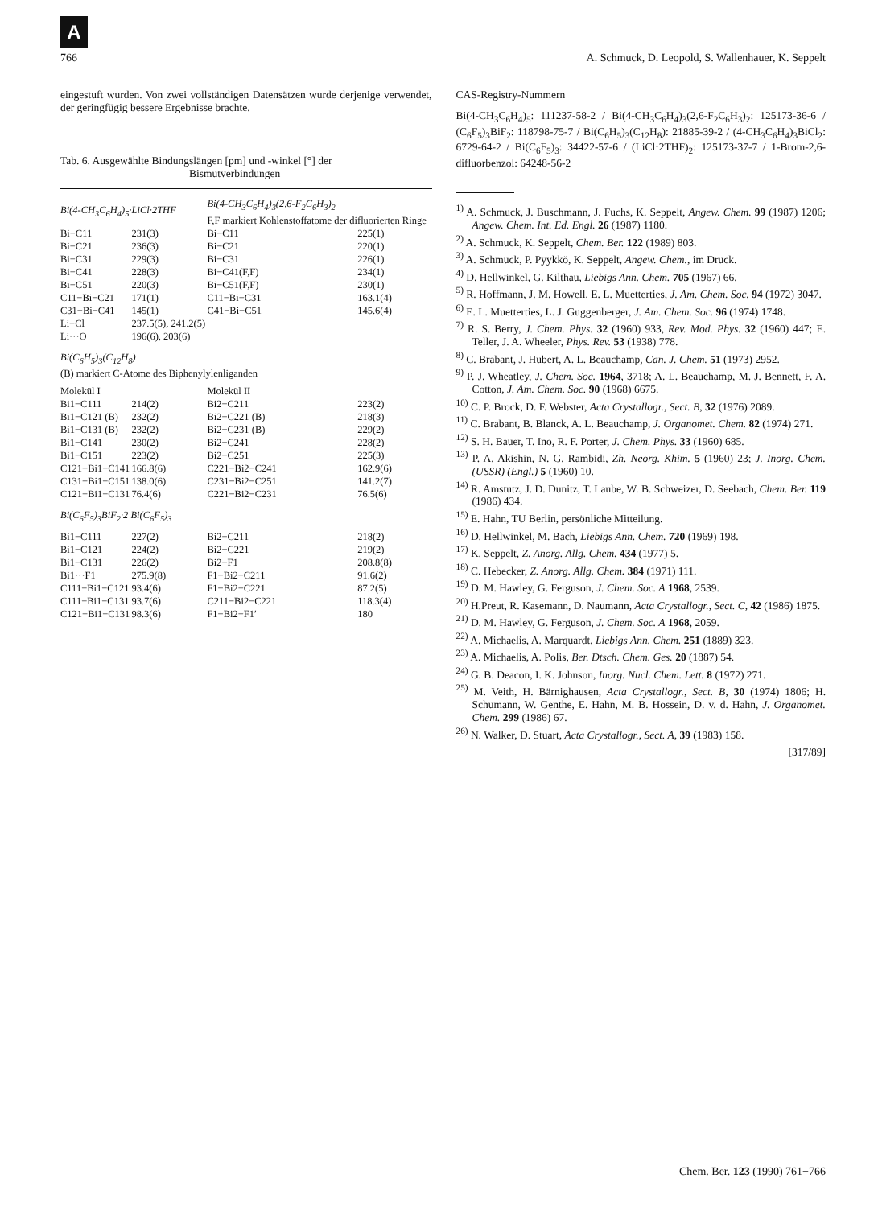A
766 A. Schmuck, D. Leopold, S. Wallenhauer, K. Seppelt
eingestuft wurden. Von zwei vollständigen Datensätzen wurde derjenige verwendet, der geringfügig bessere Ergebnisse brachte.
Tab. 6. Ausgewählte Bindungslängen [pm] und -winkel [°] der
Bismutverbindungen
| Bi(4-CH<sub>3</sub>C<sub>6</sub>H<sub>4</sub>)<sub>5</sub>·LiCl·2THF | | Bi(4-CH<sub>3</sub>C<sub>6</sub>H<sub>4</sub>)<sub>3</sub>(2,6-F<sub>2</sub>C<sub>6</sub>H<sub>3</sub>)<sub>2</sub> F,F markiert Kohlenstoffatome der difluorierten Ringe | |
| Bi−C11 | 231(3) | Bi−C11 | 225(1) |
| Bi−C21 | 236(3) | Bi−C21 | 220(1) |
| Bi−C31 | 229(3) | Bi−C31 | 226(1) |
| Bi−C41 | 228(3) | Bi−C41(F,F) | 234(1) |
| Bi−C51 | 220(3) | Bi−C51(F,F) | 230(1) |
| C11−Bi−C21 | 171(1) | C11−Bi−C31 | 163.1(4) |
| C31−Bi−C41 | 145(1) | C41−Bi−C51 | 145.6(4) |
| Li−Cl | 237.5(5), 241.2(5) | | |
| Li···O | 196(6), 203(6) | | |
| Bi(C<sub>6</sub>H<sub>5</sub>)<sub>3</sub>(C<sub>12</sub>H<sub>8</sub>) (B) markiert C-Atome des Biphenylylenliganden | | | |
| Molekül I | | Molekül II | |
| Bi1−C111 | 214(2) | Bi2−C211 | 223(2) |
| Bi1−C121 (B) | 232(2) | Bi2−C221 (B) | 218(3) |
| Bi1−C131 (B) | 232(2) | Bi2−C231 (B) | 229(2) |
| Bi1−C141 | 230(2) | Bi2−C241 | 228(2) |
| Bi1−C151 | 223(2) | Bi2−C251 | 225(3) |
| C121−Bi1−C141 | 166.8(6) | C221−Bi2−C241 | 162.9(6) |
| C131−Bi1−C151 | 138.0(6) | C231−Bi2−C251 | 141.2(7) |
| C121−Bi1−C131 | 76.4(6) | C221−Bi2−C231 | 76.5(6) |
| Bi(C<sub>6</sub>F<sub>5</sub>)<sub>3</sub>BiF<sub>2</sub>·2 Bi(C<sub>6</sub>F<sub>5</sub>)<sub>3</sub> | | | |
| Bi1−C111 | 227(2) | Bi2−C211 | 218(2) |
| Bi1−C121 | 224(2) | Bi2−C221 | 219(2) |
| Bi1−C131 | 226(2) | Bi2−F1 | 208.8(8) |
| Bi1···F1 | 275.9(8) | F1−Bi2−C211 | 91.6(2) |
| C111−Bi1−C121 | 93.4(6) | F1−Bi2−C221 | 87.2(5) |
| C111−Bi1−C131 | 93.7(6) | C211−Bi2−C221 | 118.3(4) |
| C121−Bi1−C131 | 98.3(6) | F1−Bi2−F1′ | 180 |
CAS-Registry-Nummern
Bi(4-CH<sub>3</sub>C<sub>6</sub>H<sub>4</sub>)<sub>5</sub>: 111237-58-2 / Bi(4-CH<sub>3</sub>C<sub>6</sub>H<sub>4</sub>)<sub>3</sub>(2,6-F<sub>2</sub>C<sub>6</sub>H<sub>3</sub>)<sub>2</sub>: 125173-36-6 / (C<sub>6</sub>F<sub>5</sub>)<sub>3</sub>BiF<sub>2</sub>: 118798-75-7 / Bi(C<sub>6</sub>H<sub>5</sub>)<sub>3</sub>(C<sub>12</sub>H<sub>8</sub>): 21885-39-2 / (4-CH<sub>3</sub>C<sub>6</sub>H<sub>4</sub>)<sub>3</sub>BiCl<sub>2</sub>: 6729-64-2 / Bi(C<sub>6</sub>F<sub>5</sub>)<sub>3</sub>: 34422-57-6 / (LiCl·2THF)<sub>2</sub>: 125173-37-7 / 1-Brom-2,6-difluorbenzol: 64248-56-2
<sup>1)</sup> A. Schmuck, J. Buschmann, J. Fuchs, K. Seppelt, Angew. Chem. 99 (1987) 1206; Angew. Chem. Int. Ed. Engl. 26 (1987) 1180.
<sup>2)</sup> A. Schmuck, K. Seppelt, Chem. Ber. 122 (1989) 803.
<sup>3)</sup> A. Schmuck, P. Pyykkö, K. Seppelt, Angew. Chem., im Druck.
<sup>4)</sup> D. Hellwinkel, G. Kilthau, Liebigs Ann. Chem. 705 (1967) 66.
<sup>5)</sup> R. Hoffmann, J. M. Howell, E. L. Muetterties, J. Am. Chem. Soc. 94 (1972) 3047.
<sup>6)</sup> E. L. Muetterties, L. J. Guggenberger, J. Am. Chem. Soc. 96 (1974) 1748.
<sup>7)</sup> R. S. Berry, J. Chem. Phys. 32 (1960) 933, Rev. Mod. Phys. 32 (1960) 447; E. Teller, J. A. Wheeler, Phys. Rev. 53 (1938) 778.
<sup>8)</sup> C. Brabant, J. Hubert, A. L. Beauchamp, Can. J. Chem. 51 (1973) 2952.
<sup>9)</sup> P. J. Wheatley, J. Chem. Soc. 1964, 3718; A. L. Beauchamp, M. J. Bennett, F. A. Cotton, J. Am. Chem. Soc. 90 (1968) 6675.
<sup>10)</sup> C. P. Brock, D. F. Webster, Acta Crystallogr., Sect. B, 32 (1976) 2089.
<sup>11)</sup> C. Brabant, B. Blanck, A. L. Beauchamp, J. Organomet. Chem. 82 (1974) 271.
<sup>12)</sup> S. H. Bauer, T. Ino, R. F. Porter, J. Chem. Phys. 33 (1960) 685.
<sup>13)</sup> P. A. Akishin, N. G. Rambidi, Zh. Neorg. Khim. 5 (1960) 23; J. Inorg. Chem. (USSR) (Engl.) 5 (1960) 10.
<sup>14)</sup> R. Amstutz, J. D. Dunitz, T. Laube, W. B. Schweizer, D. Seebach, Chem. Ber. 119 (1986) 434.
<sup>15)</sup> E. Hahn, TU Berlin, persönliche Mitteilung.
<sup>16)</sup> D. Hellwinkel, M. Bach, Liebigs Ann. Chem. 720 (1969) 198.
<sup>17)</sup> K. Seppelt, Z. Anorg. Allg. Chem. 434 (1977) 5.
<sup>18)</sup> C. Hebecker, Z. Anorg. Allg. Chem. 384 (1971) 111.
<sup>19)</sup> D. M. Hawley, G. Ferguson, J. Chem. Soc. A 1968, 2539.
<sup>20)</sup> H.Preut, R. Kasemann, D. Naumann, Acta Crystallogr., Sect. C, 42 (1986) 1875.
<sup>21)</sup> D. M. Hawley, G. Ferguson, J. Chem. Soc. A 1968, 2059.
<sup>22)</sup> A. Michaelis, A. Marquardt, Liebigs Ann. Chem. 251 (1889) 323.
<sup>23)</sup> A. Michaelis, A. Polis, Ber. Dtsch. Chem. Ges. 20 (1887) 54.
<sup>24)</sup> G. B. Deacon, I. K. Johnson, Inorg. Nucl. Chem. Lett. 8 (1972) 271.
<sup>25)</sup> M. Veith, H. Bärnighausen, Acta Crystallogr., Sect. B, 30 (1974) 1806; H. Schumann, W. Genthe, E. Hahn, M. B. Hossein, D. v. d. Hahn, J. Organomet. Chem. 299 (1986) 67.
<sup>26)</sup> N. Walker, D. Stuart, Acta Crystallogr., Sect. A, 39 (1983) 158.
[317/89]
Chem. Ber. 123 (1990) 761−766